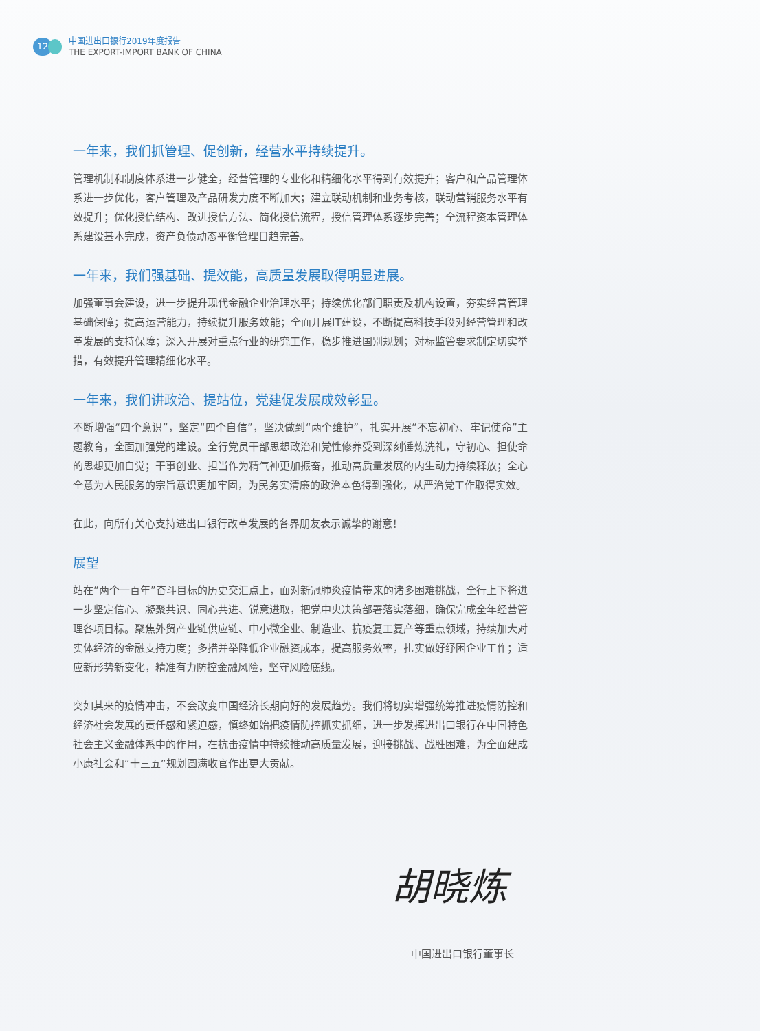12
中国进出口银行2019年度报告
THE EXPORT-IMPORT BANK OF CHINA
一年来，我们抓管理、促创新，经营水平持续提升。
管理机制和制度体系进一步健全，经营管理的专业化和精细化水平得到有效提升；客户和产品管理体系进一步优化，客户管理及产品研发力度不断加大；建立联动机制和业务考核，联动营销服务水平有效提升；优化授信结构、改进授信方法、简化授信流程，授信管理体系逐步完善；全流程资本管理体系建设基本完成，资产负债动态平衡管理日趋完善。
一年来，我们强基础、提效能，高质量发展取得明显进展。
加强董事会建设，进一步提升现代金融企业治理水平；持续优化部门职责及机构设置，夯实经营管理基础保障；提高运营能力，持续提升服务效能；全面开展IT建设，不断提高科技手段对经营管理和改革发展的支持保障；深入开展对重点行业的研究工作，稳步推进国别规划；对标监管要求制定切实举措，有效提升管理精细化水平。
一年来，我们讲政治、提站位，党建促发展成效彰显。
不断增强“四个意识”，坚定“四个自信”，坚决做到“两个维护”，扎实开展“不忘初心、牢记使命”主题教育，全面加强党的建设。全行党员干部思想政治和党性修养受到深刻锤炼洗礼，守初心、担使命的思想更加自觉；干事创业、担当作为精气神更加振奋，推动高质量发展的内生动力持续释放；全心全意为人民服务的宗旨意识更加牢固，为民务实清廉的政治本色得到强化，从严治党工作取得实效。
在此，向所有关心支持进出口银行改革发展的各界朋友表示诚挚的谢意！
展望
站在“两个一百年”奋斗目标的历史交汇点上，面对新冠肺炎疫情带来的诸多困难挑战，全行上下将进一步坚定信心、凝聚共识、同心共进、锐意进取，把党中央决策部署落实落细，确保完成全年经营管理各项目标。聚焦外贸产业链供应链、中小微企业、制造业、抗疫复工复产等重点领域，持续加大对实体经济的金融支持力度；多措并举降低企业融资成本，提高服务效率，扎实做好纾困企业工作；适应新形势新变化，精准有力防控金融风险，坚守风险底线。
突如其来的疫情冲击，不会改变中国经济长期向好的发展趋势。我们将切实增强统筹推进疫情防控和经济社会发展的责任感和紧迫感，慎终如始把疫情防控抓实抓细，进一步发挥进出口银行在中国特色社会主义金融体系中的作用，在抗击疫情中持续推动高质量发展，迎接挑战、战胜困难，为全面建成小康社会和“十三五”规划圆满收官作出更大贡献。
胡晓炼
中国进出口银行董事长